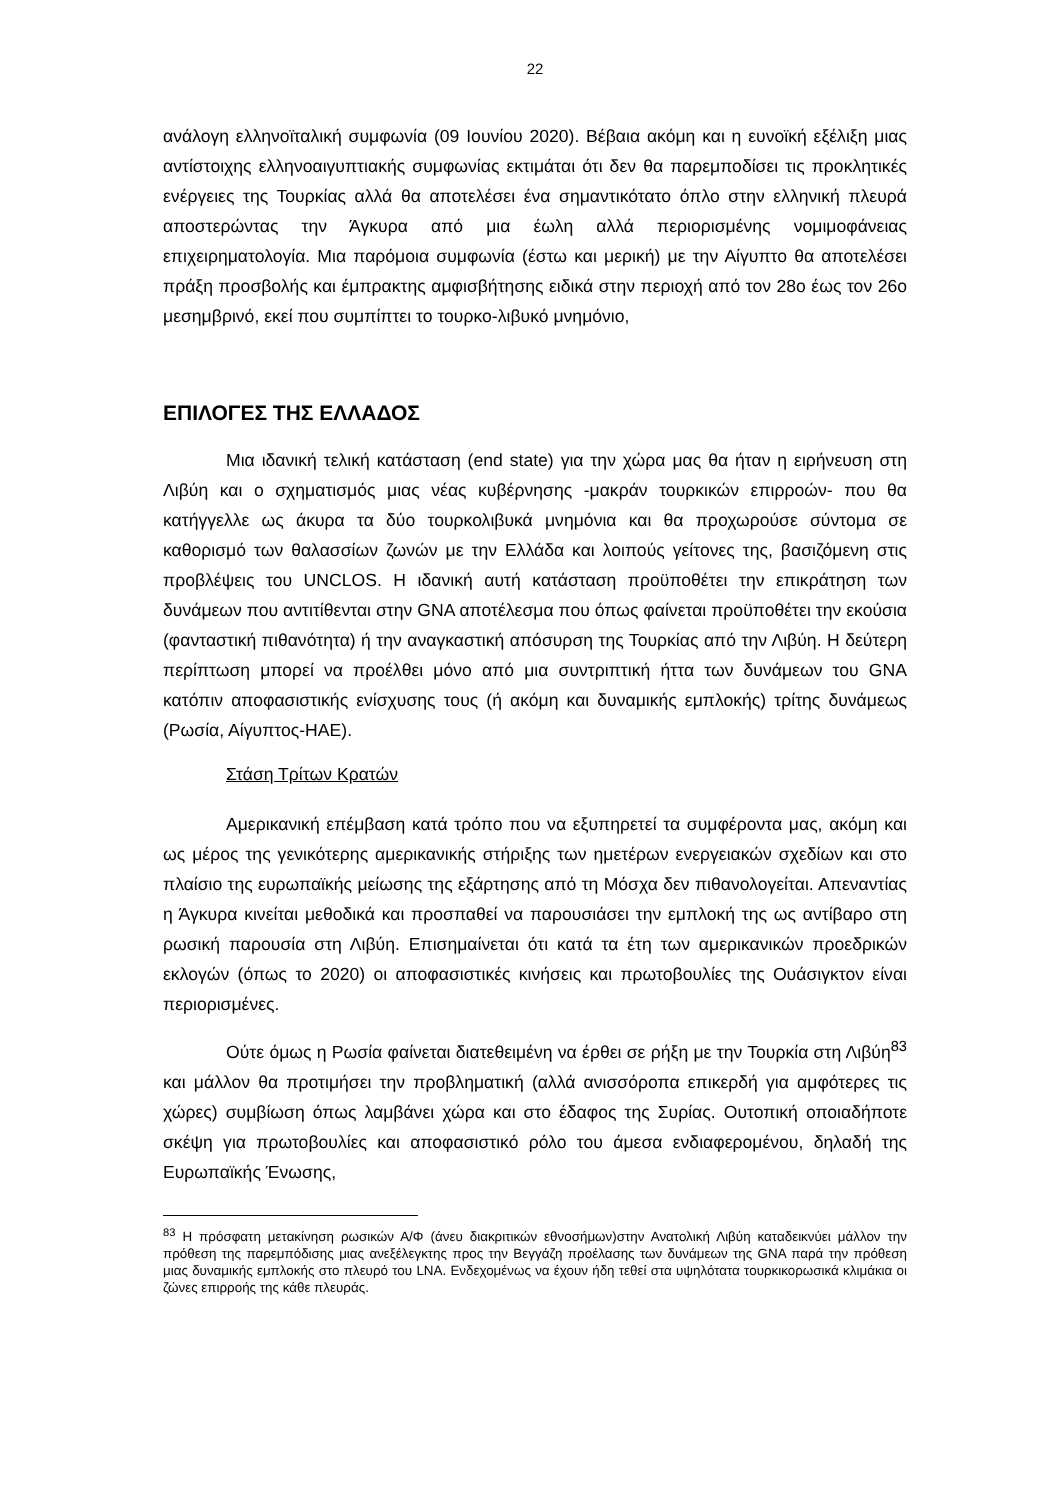22
ανάλογη ελληνοϊταλική συμφωνία (09 Ιουνίου 2020). Βέβαια ακόμη και η ευνοϊκή εξέλιξη μιας αντίστοιχης ελληνοαιγυπτιακής συμφωνίας εκτιμάται ότι δεν θα παρεμποδίσει τις προκλητικές ενέργειες της Τουρκίας αλλά θα αποτελέσει ένα σημαντικότατο όπλο στην ελληνική πλευρά αποστερώντας την Άγκυρα από μια έωλη αλλά περιορισμένης νομιμοφάνειας επιχειρηματολογία. Μια παρόμοια συμφωνία (έστω και μερική) με την Αίγυπτο θα αποτελέσει πράξη προσβολής και έμπρακτης αμφισβήτησης ειδικά στην περιοχή από τον 28ο έως τον 26ο μεσημβρινό, εκεί που συμπίπτει το τουρκο-λιβυκό μνημόνιο,
ΕΠΙΛΟΓΕΣ ΤΗΣ ΕΛΛΑΔΟΣ
Μια ιδανική τελική κατάσταση (end state) για την χώρα μας θα ήταν η ειρήνευση στη Λιβύη και ο σχηματισμός μιας νέας κυβέρνησης -μακράν τουρκικών επιρροών- που θα κατήγγελλε ως άκυρα τα δύο τουρκολιβυκά μνημόνια και θα προχωρούσε σύντομα σε καθορισμό των θαλασσίων ζωνών με την Ελλάδα και λοιπούς γείτονες της, βασιζόμενη στις προβλέψεις του UNCLOS. Η ιδανική αυτή κατάσταση προϋποθέτει την επικράτηση των δυνάμεων που αντιτίθενται στην GNA αποτέλεσμα που όπως φαίνεται προϋποθέτει την εκούσια (φανταστική πιθανότητα) ή την αναγκαστική απόσυρση της Τουρκίας από την Λιβύη. Η δεύτερη περίπτωση μπορεί να προέλθει μόνο από μια συντριπτική ήττα των δυνάμεων του GNA κατόπιν αποφασιστικής ενίσχυσης τους (ή ακόμη και δυναμικής εμπλοκής) τρίτης δυνάμεως (Ρωσία, Αίγυπτος-ΗΑΕ).
Στάση Τρίτων Κρατών
Αμερικανική επέμβαση κατά τρόπο που να εξυπηρετεί τα συμφέροντα μας, ακόμη και ως μέρος της γενικότερης αμερικανικής στήριξης των ημετέρων ενεργειακών σχεδίων και στο πλαίσιο της ευρωπαϊκής μείωσης της εξάρτησης από τη Μόσχα δεν πιθανολογείται. Απεναντίας η Άγκυρα κινείται μεθοδικά και προσπαθεί να παρουσιάσει την εμπλοκή της ως αντίβαρο στη ρωσική παρουσία στη Λιβύη. Επισημαίνεται ότι κατά τα έτη των αμερικανικών προεδρικών εκλογών (όπως το 2020) οι αποφασιστικές κινήσεις και πρωτοβουλίες της Ουάσιγκτον είναι περιορισμένες.
Ούτε όμως η Ρωσία φαίνεται διατεθειμένη να έρθει σε ρήξη με την Τουρκία στη Λιβύη<sup>83</sup> και μάλλον θα προτιμήσει την προβληματική (αλλά ανισσόροπα επικερδή για αμφότερες τις χώρες) συμβίωση όπως λαμβάνει χώρα και στο έδαφος της Συρίας. Ουτοπική οποιαδήποτε σκέψη για πρωτοβουλίες και αποφασιστικό ρόλο του άμεσα ενδιαφερομένου, δηλαδή της Ευρωπαϊκής Ένωσης,
<sup>83</sup> Η πρόσφατη μετακίνηση ρωσικών Α/Φ (άνευ διακριτικών εθνοσήμων)στην Ανατολική Λιβύη καταδεικνύει μάλλον την πρόθεση της παρεμπόδισης μιας ανεξέλεγκτης προς την Βεγγάζη προέλασης των δυνάμεων της GNA παρά την πρόθεση μιας δυναμικής εμπλοκής στο πλευρό του LNA. Ενδεχομένως να έχουν ήδη τεθεί στα υψηλότατα τουρκικορωσικά κλιμάκια οι ζώνες επιρροής της κάθε πλευράς.